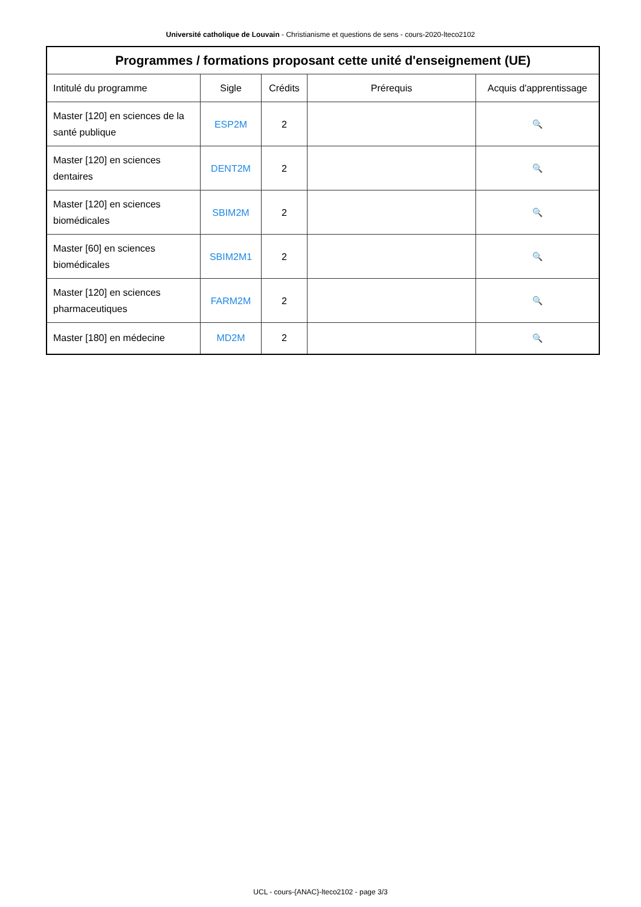Université catholique de Louvain - Christianisme et questions de sens - cours-2020-lteco2102
| Programmes / formations proposant cette unité d'enseignement (UE) | | | | |
| --- | --- | --- | --- | --- |
| Intitulé du programme | Sigle | Crédits | Prérequis | Acquis d'apprentissage |
| Master [120] en sciences de la santé publique | ESP2M | 2 | | 🔍 |
| Master [120] en sciences dentaires | DENT2M | 2 | | 🔍 |
| Master [120] en sciences biomédicales | SBIM2M | 2 | | 🔍 |
| Master [60] en sciences biomédicales | SBIM2M1 | 2 | | 🔍 |
| Master [120] en sciences pharmaceutiques | FARM2M | 2 | | 🔍 |
| Master [180] en médecine | MD2M | 2 | | 🔍 |
UCL - cours-{ANAC}-lteco2102 - page 3/3